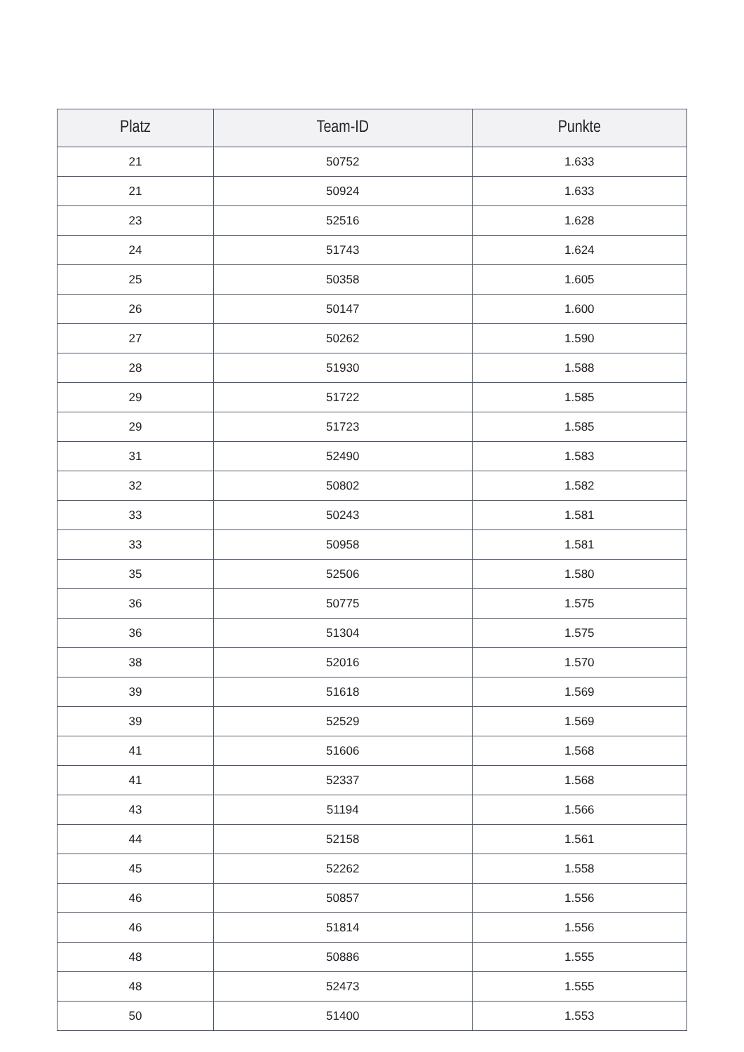| Platz | Team-ID | Punkte |
| --- | --- | --- |
| 21 | 50752 | 1.633 |
| 21 | 50924 | 1.633 |
| 23 | 52516 | 1.628 |
| 24 | 51743 | 1.624 |
| 25 | 50358 | 1.605 |
| 26 | 50147 | 1.600 |
| 27 | 50262 | 1.590 |
| 28 | 51930 | 1.588 |
| 29 | 51722 | 1.585 |
| 29 | 51723 | 1.585 |
| 31 | 52490 | 1.583 |
| 32 | 50802 | 1.582 |
| 33 | 50243 | 1.581 |
| 33 | 50958 | 1.581 |
| 35 | 52506 | 1.580 |
| 36 | 50775 | 1.575 |
| 36 | 51304 | 1.575 |
| 38 | 52016 | 1.570 |
| 39 | 51618 | 1.569 |
| 39 | 52529 | 1.569 |
| 41 | 51606 | 1.568 |
| 41 | 52337 | 1.568 |
| 43 | 51194 | 1.566 |
| 44 | 52158 | 1.561 |
| 45 | 52262 | 1.558 |
| 46 | 50857 | 1.556 |
| 46 | 51814 | 1.556 |
| 48 | 50886 | 1.555 |
| 48 | 52473 | 1.555 |
| 50 | 51400 | 1.553 |